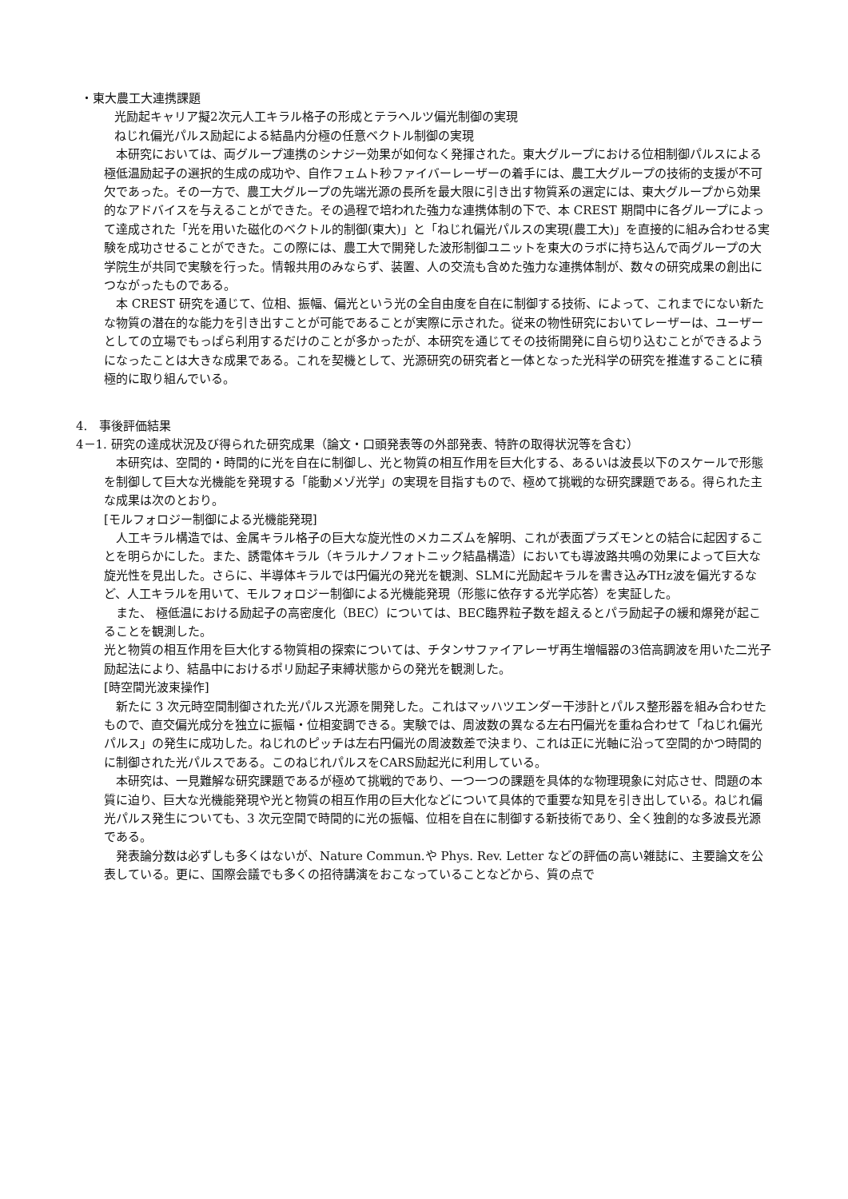・東大農工大連携課題
光励起キャリア擬2次元人工キラル格子の形成とテラヘルツ偏光制御の実現
ねじれ偏光パルス励起による結晶内分極の任意ベクトル制御の実現
　本研究においては、両グループ連携のシナジー効果が如何なく発揮された。東大グループにおける位相制御パルスによる極低温励起子の選択的生成の成功や、自作フェムト秒ファイバーレーザーの着手には、農工大グループの技術的支援が不可欠であった。その一方で、農工大グループの先端光源の長所を最大限に引き出す物質系の選定には、東大グループから効果的なアドバイスを与えることができた。その過程で培われた強力な連携体制の下で、本 CREST 期間中に各グループによって達成された「光を用いた磁化のベクトル的制御(東大)」と「ねじれ偏光パルスの実現(農工大)」を直接的に組み合わせる実験を成功させることができた。この際には、農工大で開発した波形制御ユニットを東大のラボに持ち込んで両グループの大学院生が共同で実験を行った。情報共用のみならず、装置、人の交流も含めた強力な連携体制が、数々の研究成果の創出につながったものである。
　本 CREST 研究を通じて、位相、振幅、偏光という光の全自由度を自在に制御する技術、によって、これまでにない新たな物質の潜在的な能力を引き出すことが可能であることが実際に示された。従来の物性研究においてレーザーは、ユーザーとしての立場でもっぱら利用するだけのことが多かったが、本研究を通じてその技術開発に自ら切り込むことができるようになったことは大きな成果である。これを契機として、光源研究の研究者と一体となった光科学の研究を推進することに積極的に取り組んでいる。
4.　事後評価結果
4－1. 研究の達成状況及び得られた研究成果（論文・口頭発表等の外部発表、特許の取得状況等を含む）
　本研究は、空間的・時間的に光を自在に制御し、光と物質の相互作用を巨大化する、あるいは波長以下のスケールで形態を制御して巨大な光機能を発現する「能動メゾ光学」の実現を目指すもので、極めて挑戦的な研究課題である。得られた主な成果は次のとおり。
[モルフォロジー制御による光機能発現]
　人工キラル構造では、金属キラル格子の巨大な旋光性のメカニズムを解明、これが表面プラズモンとの結合に起因することを明らかにした。また、誘電体キラル（キラルナノフォトニック結晶構造）においても導波路共鳴の効果によって巨大な旋光性を見出した。さらに、半導体キラルでは円偏光の発光を観測、SLMに光励起キラルを書き込みTHz波を偏光するなど、人工キラルを用いて、モルフォロジー制御による光機能発現（形態に依存する光学応答）を実証した。
　また、 極低温における励起子の高密度化（BEC）については、BEC臨界粒子数を超えるとパラ励起子の緩和爆発が起こることを観測した。
光と物質の相互作用を巨大化する物質相の探索については、チタンサファイアレーザ再生増幅器の3倍高調波を用いた二光子励起法により、結晶中におけるポリ励起子束縛状態からの発光を観測した。
[時空間光波束操作]
　新たに 3 次元時空間制御された光パルス光源を開発した。これはマッハツエンダー干渉計とパルス整形器を組み合わせたもので、直交偏光成分を独立に振幅・位相変調できる。実験では、周波数の異なる左右円偏光を重ね合わせて「ねじれ偏光パルス」の発生に成功した。ねじれのピッチは左右円偏光の周波数差で決まり、これは正に光軸に沿って空間的かつ時間的に制御された光パルスである。このねじれパルスをCARS励起光に利用している。
　本研究は、一見難解な研究課題であるが極めて挑戦的であり、一つ一つの課題を具体的な物理現象に対応させ、問題の本質に迫り、巨大な光機能発現や光と物質の相互作用の巨大化などについて具体的で重要な知見を引き出している。ねじれ偏光パルス発生についても、3 次元空間で時間的に光の振幅、位相を自在に制御する新技術であり、全く独創的な多波長光源である。
　発表論分数は必ずしも多くはないが、Nature Commun.や Phys. Rev. Letter などの評価の高い雑誌に、主要論文を公表している。更に、国際会議でも多くの招待講演をおこなっていることなどから、質の点で